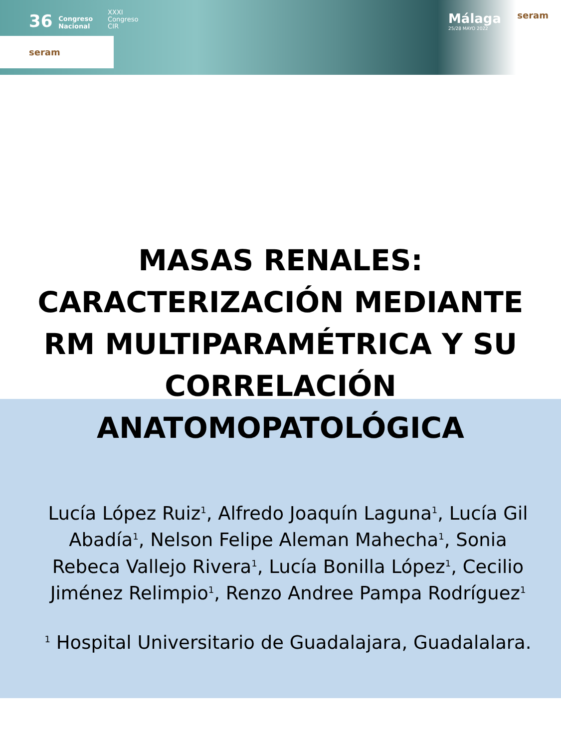36 Congreso
Nacional
XXXI
Congreso
CIR
Málaga
25/28 MAYO 2022
seram
seram
MASAS RENALES: CARACTERIZACIÓN MEDIANTE RM MULTIPARAMÉTRICA Y SU CORRELACIÓN ANATOMOPATOLÓGICA
Lucía López Ruiz<sup>1</sup>, Alfredo Joaquín Laguna<sup>1</sup>, Lucía Gil Abadía<sup>1</sup>, Nelson Felipe Aleman Mahecha<sup>1</sup>, Sonia Rebeca Vallejo Rivera<sup>1</sup>, Lucía Bonilla López<sup>1</sup>, Cecilio Jiménez Relimpio<sup>1</sup>, Renzo Andree Pampa Rodríguez<sup>1</sup>
<sup>1</sup> Hospital Universitario de Guadalajara, Guadalalara.